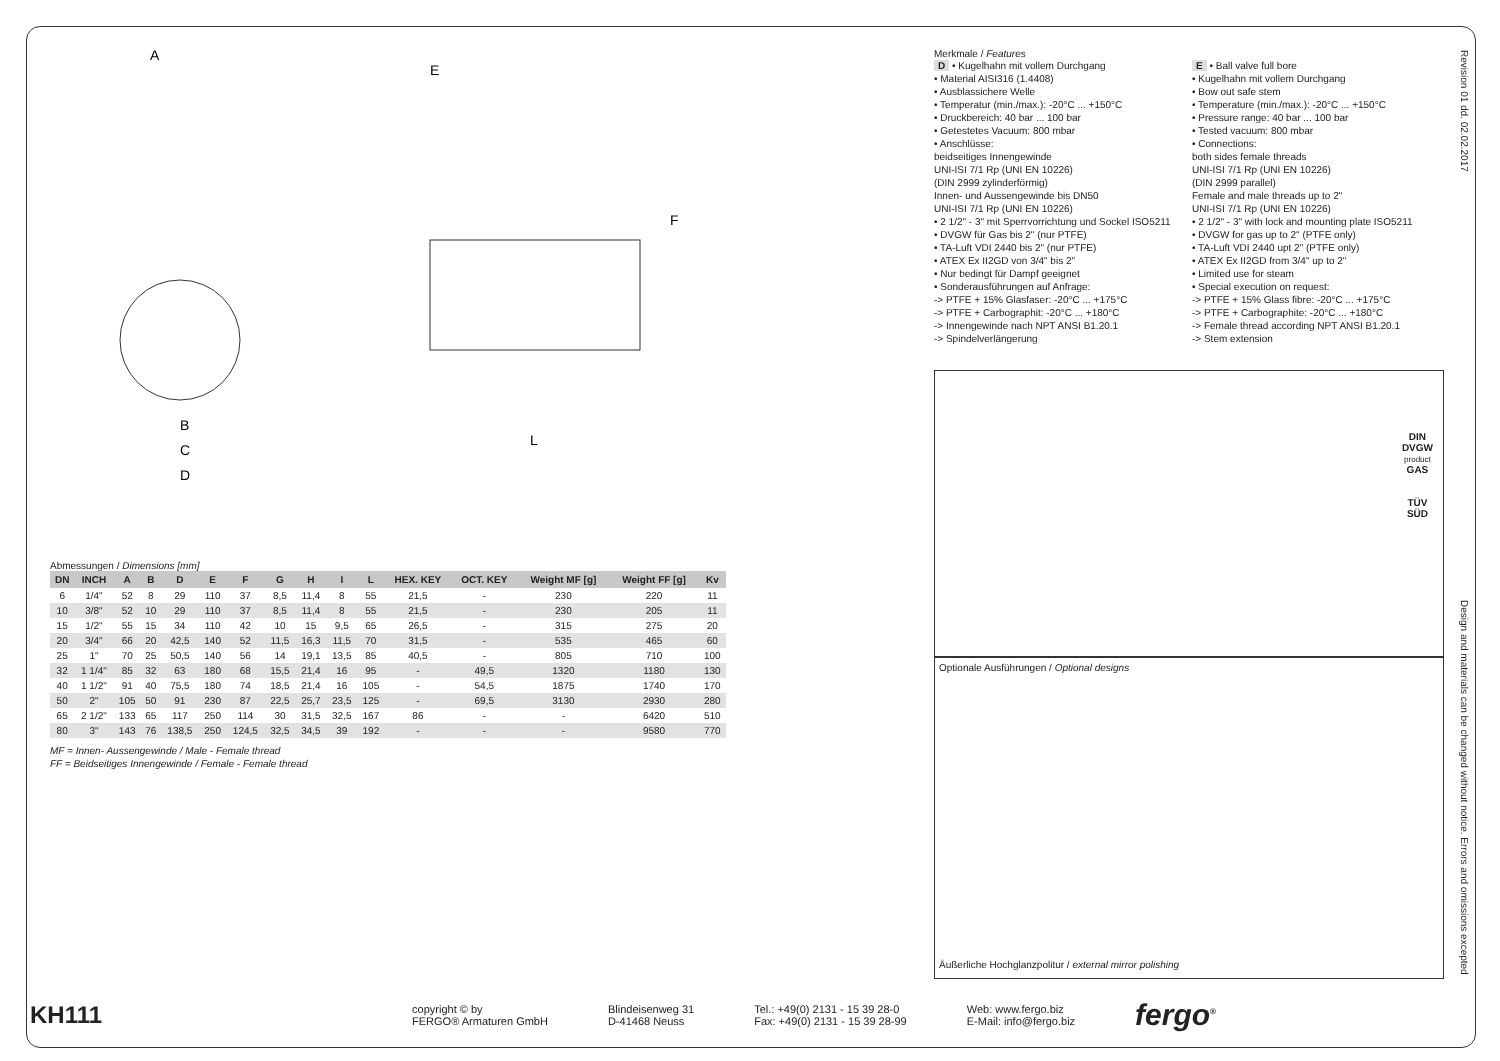A
E
F
B
C
D
L
Abmessungen / Dimensions [mm]
| DN | INCH | A | B | D | E | F | G | H | I | L | HEX. KEY | OCT. KEY | Weight MF [g] | Weight FF [g] | Kv |
| --- | --- | --- | --- | --- | --- | --- | --- | --- | --- | --- | --- | --- | --- | --- | --- |
| 6 | 1/4" | 52 | 8 | 29 | 110 | 37 | 8,5 | 11,4 | 8 | 55 | 21,5 | - | 230 | 220 | 11 |
| 10 | 3/8" | 52 | 10 | 29 | 110 | 37 | 8,5 | 11,4 | 8 | 55 | 21,5 | - | 230 | 205 | 11 |
| 15 | 1/2" | 55 | 15 | 34 | 110 | 42 | 10 | 15 | 9,5 | 65 | 26,5 | - | 315 | 275 | 20 |
| 20 | 3/4" | 66 | 20 | 42,5 | 140 | 52 | 11,5 | 16,3 | 11,5 | 70 | 31,5 | - | 535 | 465 | 60 |
| 25 | 1" | 70 | 25 | 50,5 | 140 | 56 | 14 | 19,1 | 13,5 | 85 | 40,5 | - | 805 | 710 | 100 |
| 32 | 1 1/4" | 85 | 32 | 63 | 180 | 68 | 15,5 | 21,4 | 16 | 95 | - | 49,5 | 1320 | 1180 | 130 |
| 40 | 1 1/2" | 91 | 40 | 75,5 | 180 | 74 | 18,5 | 21,4 | 16 | 105 | - | 54,5 | 1875 | 1740 | 170 |
| 50 | 2" | 105 | 50 | 91 | 230 | 87 | 22,5 | 25,7 | 23,5 | 125 | - | 69,5 | 3130 | 2930 | 280 |
| 65 | 2 1/2" | 133 | 65 | 117 | 250 | 114 | 30 | 31,5 | 32,5 | 167 | 86 | - | - | 6420 | 510 |
| 80 | 3" | 143 | 76 | 138,5 | 250 | 124,5 | 32,5 | 34,5 | 39 | 192 | - | - | - | 9580 | 770 |
MF = Innen- Aussengewinde / Male - Female thread
FF = Beidseitiges Innengewinde / Female - Female thread
Merkmale / Features
D • Kugelhahn mit vollem Durchgang
• Material AISI316 (1.4408)
• Ausblassichere Welle
• Temperatur (min./max.): -20°C ... +150°C
• Druckbereich: 40 bar ... 100 bar
• Getestetes Vacuum: 800 mbar
• Anschlüsse:
beidseitiges Innengewinde
UNI-ISI 7/1 Rp (UNI EN 10226)
(DIN 2999 zylinderförmig)
Innen- und Aussengewinde bis DN50
UNI-ISI 7/1 Rp (UNI EN 10226)
• 2 1/2" - 3" mit Sperrvorrichtung und Sockel ISO5211
• DVGW für Gas bis 2" (nur PTFE)
• TA-Luft VDI 2440 bis 2" (nur PTFE)
• ATEX Ex II2GD von 3/4" bis 2"
• Nur bedingt für Dampf geeignet
• Sonderausführungen auf Anfrage:
-> PTFE + 15% Glasfaser: -20°C ... +175°C
-> PTFE + Carbographit: -20°C ... +180°C
-> Innengewinde nach NPT ANSI B1.20.1
-> Spindelverlängerung
E • Ball valve full bore
• Kugelhahn mit vollem Durchgang
• Bow out safe stem
• Temperature (min./max.): -20°C ... +150°C
• Pressure range: 40 bar ... 100 bar
• Tested vacuum: 800 mbar
• Connections:
both sides female threads
UNI-ISI 7/1 Rp (UNI EN 10226)
(DIN 2999 parallel)
Female and male threads up to 2"
UNI-ISI 7/1 Rp (UNI EN 10226)
• 2 1/2" - 3" with lock and mounting plate ISO5211
• DVGW for gas up to 2" (PTFE only)
• TA-Luft VDI 2440 upt 2" (PTFE only)
• ATEX Ex II2GD from 3/4" up to 2"
• Limited use for steam
• Special execution on request:
-> PTFE + 15% Glass fibre: -20°C ... +175°C
-> PTFE + Carbographite: -20°C ... +180°C
-> Female thread according NPT ANSI B1.20.1
-> Stem extension
DIN
DVGW
product
GAS
TÜV
SÜD
Optionale Ausführungen / Optional designs
Äußerliche Hochglanzpolitur / external mirror polishing
Revision 01 dd. 02.02.2017
Design and materials can be changed without notice. Errors and omissions excepted
KH111
copyright © by
FERGO® Armaturen GmbH
Blindeisenweg 31
D-41468 Neuss
Tel.: +49(0) 2131 - 15 39 28-0
Fax: +49(0) 2131 - 15 39 28-99
Web: www.fergo.biz
E-Mail: info@fergo.biz
fergo<sup>®</sup>